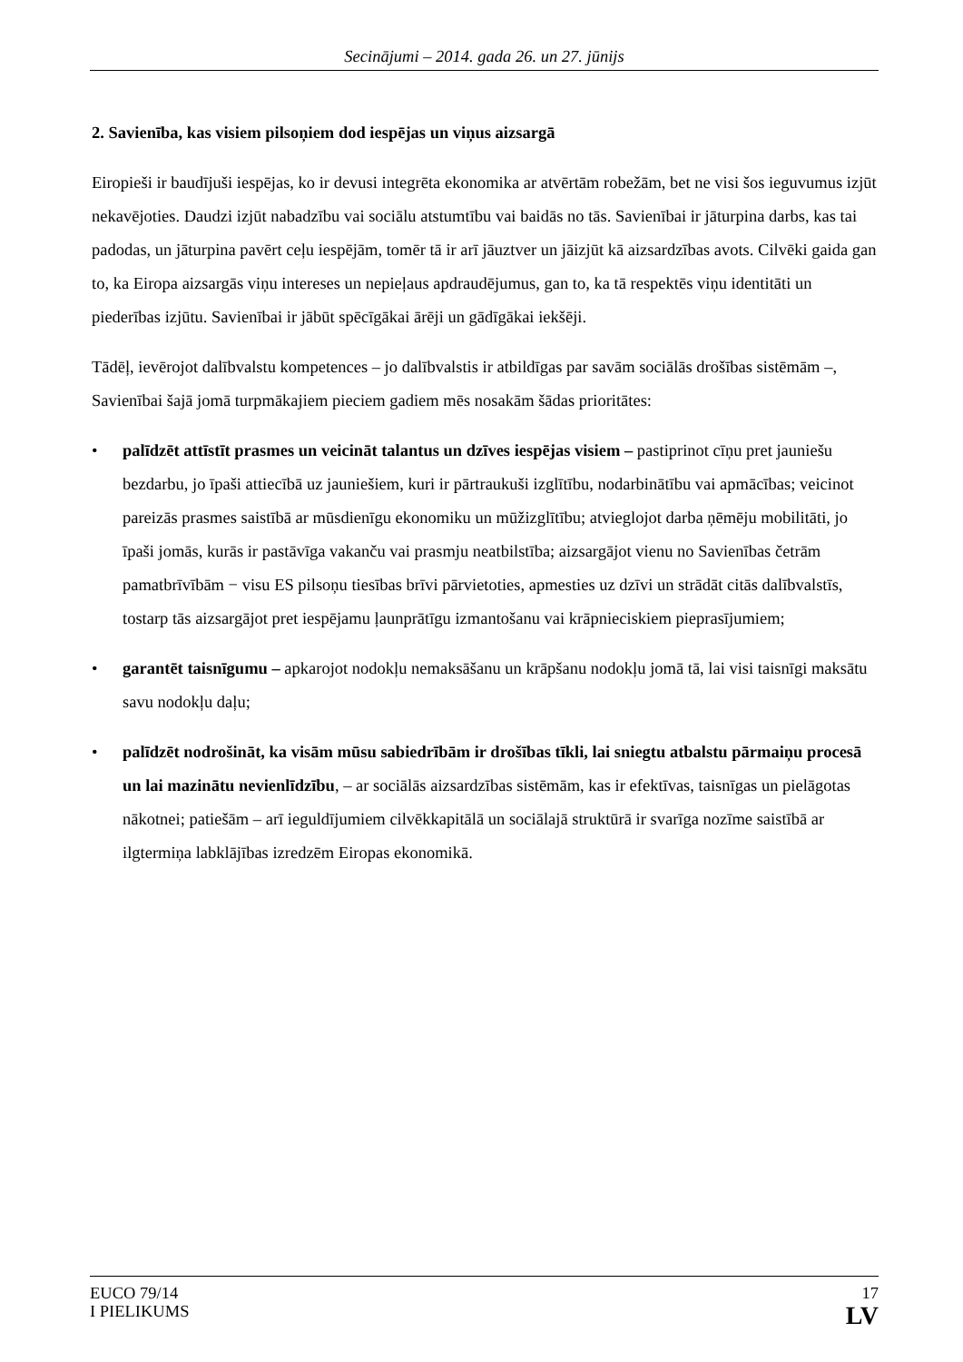Secinājumi – 2014. gada 26. un 27. jūnijs
2. Savienība, kas visiem pilsoņiem dod iespējas un viņus aizsargā
Eiropieši ir baudījuši iespējas, ko ir devusi integrēta ekonomika ar atvērtām robežām, bet ne visi šos ieguvumus izjūt nekavējoties. Daudzi izjūt nabadzību vai sociālu atstumtību vai baidās no tās. Savienībai ir jāturpina darbs, kas tai padodas, un jāturpina pavērt ceļu iespējām, tomēr tā ir arī jāuztver un jāizjūt kā aizsardzības avots. Cilvēki gaida gan to, ka Eiropa aizsargās viņu intereses un nepieļaus apdraudējumus, gan to, ka tā respektēs viņu identitāti un piederības izjūtu. Savienībai ir jābūt spēcīgākai ārēji un gādīgākai iekšēji.
Tādēļ, ievērojot dalībvalstu kompetences – jo dalībvalstis ir atbildīgas par savām sociālās drošības sistēmām –, Savienībai šajā jomā turpmākajiem pieciem gadiem mēs nosakām šādas prioritātes:
• palīdzēt attīstīt prasmes un veicināt talantus un dzīves iespējas visiem – pastiprinot cīņu pret jauniešu bezdarbu, jo īpaši attiecībā uz jauniešiem, kuri ir pārtraukuši izglītību, nodarbinātību vai apmācības; veicinot pareizās prasmes saistībā ar mūsdienīgu ekonomiku un mūžizglītību; atvieglojot darba ņēmēju mobilitāti, jo īpaši jomās, kurās ir pastāvīga vakanču vai prasmju neatbilstība; aizsargājot vienu no Savienības četrām pamatbrīvībām − visu ES pilsoņu tiesības brīvi pārvietoties, apmesties uz dzīvi un strādāt citās dalībvalstīs, tostarp tās aizsargājot pret iespējamu ļaunprātīgu izmantošanu vai krāpnieciskiem pieprasījumiem;
• garantēt taisnīgumu – apkarojot nodokļu nemaksāšanu un krāpšanu nodokļu jomā tā, lai visi taisnīgi maksātu savu nodokļu daļu;
• palīdzēt nodrošināt, ka visām mūsu sabiedrībām ir drošības tīkli, lai sniegtu atbalstu pārmaiņu procesā un lai mazinātu nevienlīdzību, – ar sociālās aizsardzības sistēmām, kas ir efektīvas, taisnīgas un pielāgotas nākotnei; patiešām – arī ieguldījumiem cilvēkkapitālā un sociālajā struktūrā ir svarīga nozīme saistībā ar ilgtermiņa labklājības izredzēm Eiropas ekonomikā.
EUCO 79/14
I PIELIKUMS
17
LV